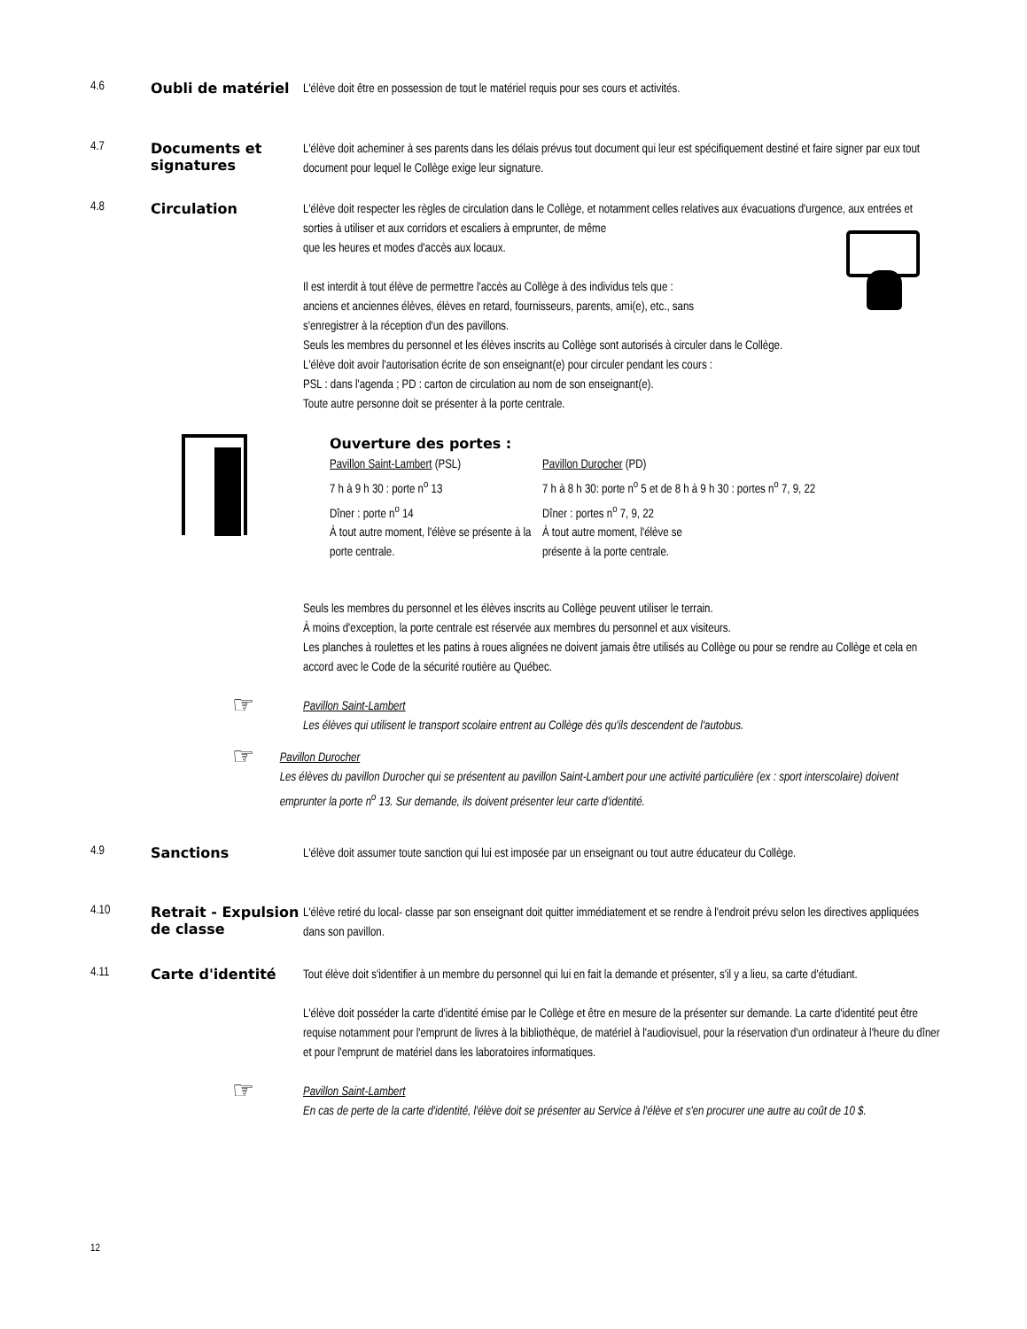4.6 Oubli de matériel
L'élève doit être en possession de tout le matériel requis pour ses cours et activités.
4.7 Documents et signatures
L'élève doit acheminer à ses parents dans les délais prévus tout document qui leur est spécifiquement destiné et faire signer par eux tout document pour lequel le Collège exige leur signature.
4.8 Circulation
L'élève doit respecter les règles de circulation dans le Collège, et notamment celles relatives aux évacuations d'urgence, aux entrées et sorties à utiliser et aux corridors et escaliers à emprunter, de même
que les heures et modes d'accès aux locaux.
Il est interdit à tout élève de permettre l'accès au Collège à des individus tels que :
anciens et anciennes élèves, élèves en retard, fournisseurs, parents, ami(e), etc., sans
s'enregistrer à la réception d'un des pavillons.
Seuls les membres du personnel et les élèves inscrits au Collège sont autorisés à circuler dans le Collège.
L'élève doit avoir l'autorisation écrite de son enseignant(e) pour circuler pendant les cours :
PSL : dans l'agenda ; PD : carton de circulation au nom de son enseignant(e).
Toute autre personne doit se présenter à la porte centrale.
Ouverture des portes :
Pavillon Saint-Lambert (PSL)
7 h à 9 h 30 : porte n<sup>o</sup> 13
Dîner : porte n<sup>o</sup> 14
À tout autre moment, l'élève se présente à la porte centrale.
Pavillon Durocher (PD)
7 h à 8 h 30: porte n<sup>o</sup> 5 et de 8 h à 9 h 30 : portes n<sup>o</sup> 7, 9, 22
Dîner : portes n<sup>o</sup> 7, 9, 22
À tout autre moment, l'élève se
présente à la porte centrale.
Seuls les membres du personnel et les élèves inscrits au Collège peuvent utiliser le terrain.
À moins d'exception, la porte centrale est réservée aux membres du personnel et aux visiteurs.
Les planches à roulettes et les patins à roues alignées ne doivent jamais être utilisés au Collège ou pour se rendre au Collège et cela en accord avec le Code de la sécurité routière au Québec.
☞
Pavillon Saint-Lambert
Les élèves qui utilisent le transport scolaire entrent au Collège dès qu'ils descendent de l'autobus.
☞
Pavillon Durocher
Les élèves du pavillon Durocher qui se présentent au pavillon Saint-Lambert pour une activité particulière (ex : sport interscolaire) doivent emprunter la porte n<sup>o</sup> 13. Sur demande, ils doivent présenter leur carte d'identité.
4.9 Sanctions
L'élève doit assumer toute sanction qui lui est imposée par un enseignant ou tout autre éducateur du Collège.
4.10 Retrait - Expulsion de classe
L'élève retiré du local- classe par son enseignant doit quitter immédiatement et se rendre à l'endroit prévu selon les directives appliquées dans son pavillon.
4.11 Carte d'identité
Tout élève doit s'identifier à un membre du personnel qui lui en fait la demande et présenter, s'il y a lieu, sa carte d'étudiant.
L'élève doit posséder la carte d'identité émise par le Collège et être en mesure de la présenter sur demande. La carte d'identité peut être requise notamment pour l'emprunt de livres à la bibliothèque, de matériel à l'audiovisuel, pour la réservation d'un ordinateur à l'heure du dîner et pour l'emprunt de matériel dans les laboratoires informatiques.
☞
Pavillon Saint-Lambert
En cas de perte de la carte d'identité, l'élève doit se présenter au Service à l'élève et s'en procurer une autre au coût de 10 $.
12